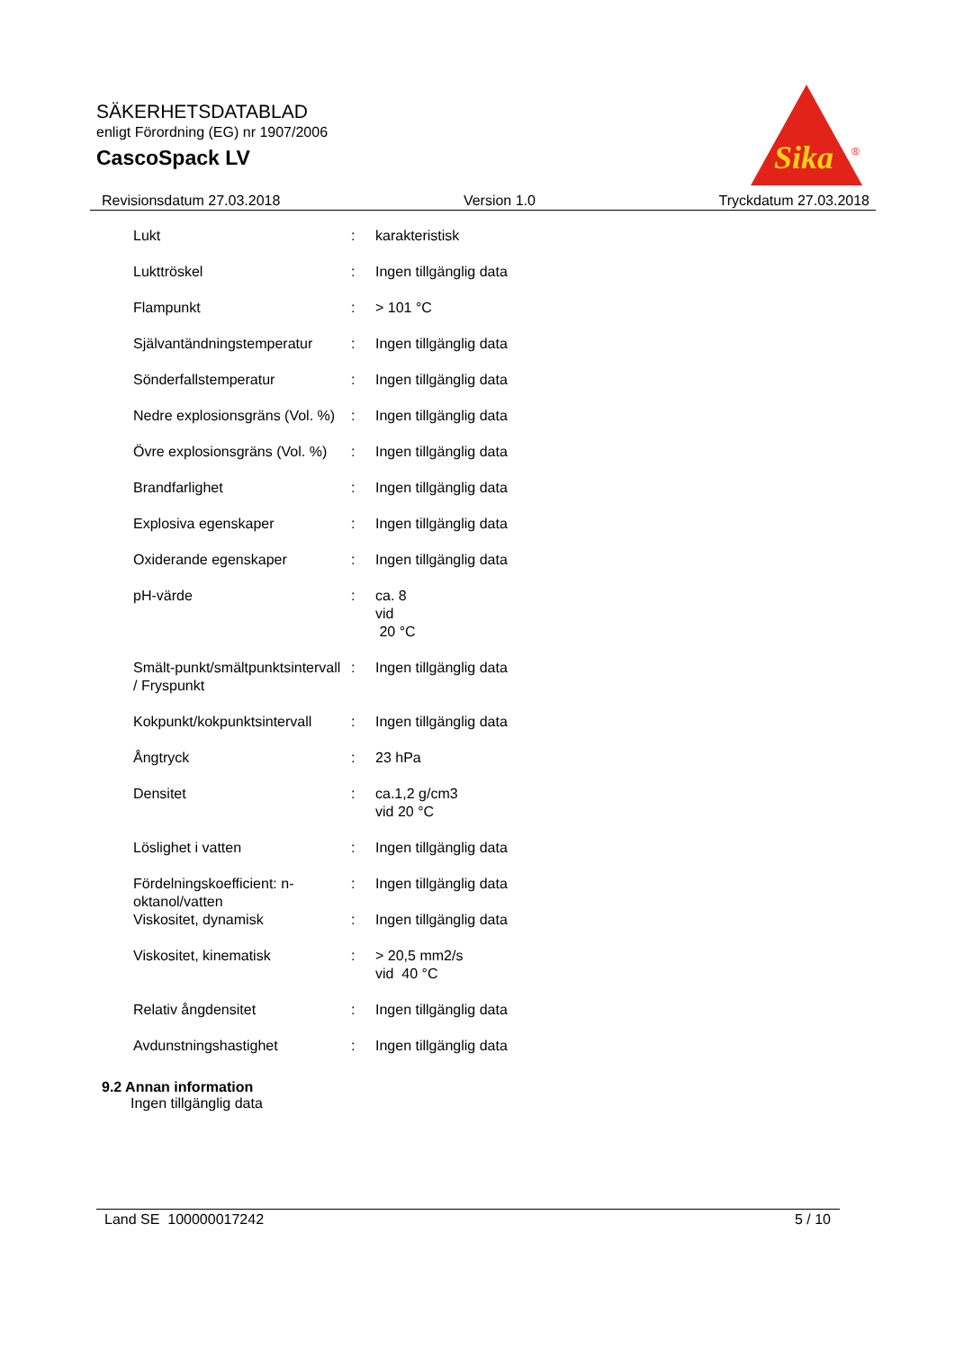SÄKERHETSDATABLAD
enligt Förordning (EG) nr 1907/2006
CascoSpack LV
Sika
®
Revisionsdatum 27.03.2018 Version 1.0 Tryckdatum 27.03.2018
| Lukt | : | karakteristisk |
| Lukttröskel | : | Ingen tillgänglig data |
| Flampunkt | : | > 101 °C |
| Självantändningstemperatur | : | Ingen tillgänglig data |
| Sönderfallstemperatur | : | Ingen tillgänglig data |
| Nedre explosionsgräns (Vol. %) | : | Ingen tillgänglig data |
| Övre explosionsgräns (Vol. %) | : | Ingen tillgänglig data |
| Brandfarlighet | : | Ingen tillgänglig data |
| Explosiva egenskaper | : | Ingen tillgänglig data |
| Oxiderande egenskaper | : | Ingen tillgänglig data |
| pH-värde | : | ca. 8 vid 20 °C |
| Smält-punkt/smältpunktsintervall / Fryspunkt | : | Ingen tillgänglig data |
| Kokpunkt/kokpunktsintervall | : | Ingen tillgänglig data |
| Ångtryck | : | 23 hPa |
| Densitet | : | ca.1,2 g/cm3 vid 20 °C |
| Löslighet i vatten | : | Ingen tillgänglig data |
| Fördelningskoefficient: n-oktanol/vatten | : | Ingen tillgänglig data |
| Viskositet, dynamisk | : | Ingen tillgänglig data |
| Viskositet, kinematisk | : | > 20,5 mm2/s vid 40 °C |
| Relativ ångdensitet | : | Ingen tillgänglig data |
| Avdunstningshastighet | : | Ingen tillgänglig data |
9.2 Annan information
Ingen tillgänglig data
Land SE 100000017242 5 / 10